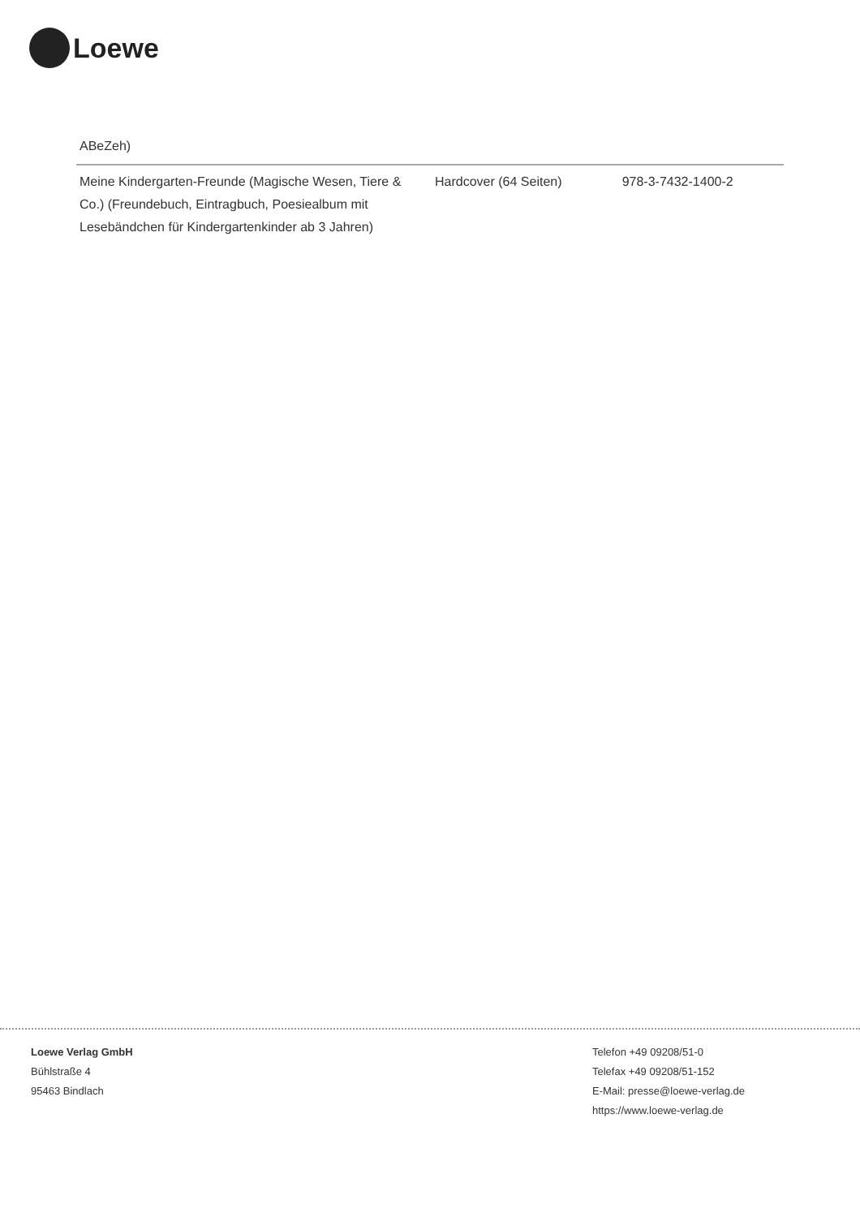Loewe
| ABeZeh) | | |
| Meine Kindergarten-Freunde (Magische Wesen, Tiere & Co.) (Freundebuch, Eintragbuch, Poesiealbum mit Lesebändchen für Kindergartenkinder ab 3 Jahren) | Hardcover (64 Seiten) | 978-3-7432-1400-2 |
Loewe Verlag GmbH
Bühlstraße 4
95463 Bindlach
Telefon +49 09208/51-0
Telefax +49 09208/51-152
E-Mail: presse@loewe-verlag.de
https://www.loewe-verlag.de